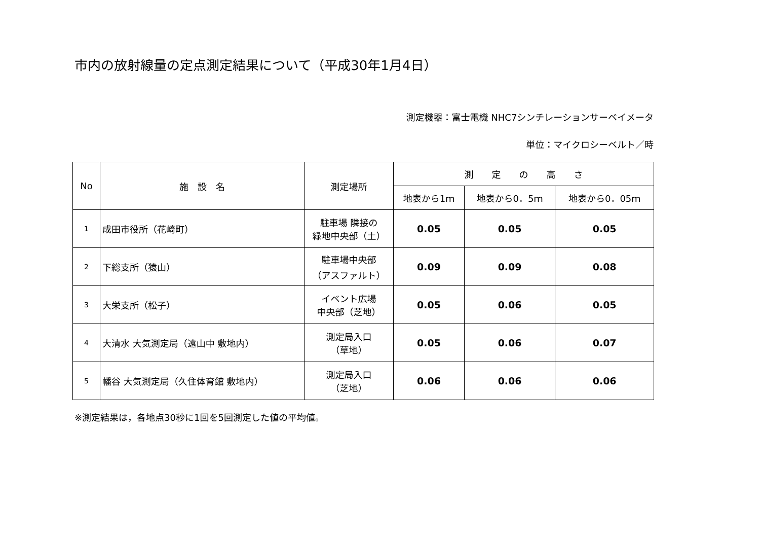市内の放射線量の定点測定結果について（平成30年1月4日）
測定機器：富士電機 NHC7シンチレーションサーベイメータ
単位：マイクロシーベルト／時
| No | 施 設 名 | 測定場所 | 測 定 の 高 さ | | |
| --- | --- | --- | --- | --- | --- |
| | | | 地表から1ｍ | 地表から0．5ｍ | 地表から0．05ｍ |
| 1 | 成田市役所（花崎町） | 駐車場 隣接の 緑地中央部（土） | 0.05 | 0.05 | 0.05 |
| 2 | 下総支所（猿山） | 駐車場中央部 （アスファルト） | 0.09 | 0.09 | 0.08 |
| 3 | 大栄支所（松子） | イベント広場 中央部（芝地） | 0.05 | 0.06 | 0.05 |
| 4 | 大清水 大気測定局（遠山中 敷地内） | 測定局入口 （草地） | 0.05 | 0.06 | 0.07 |
| 5 | 幡谷 大気測定局（久住体育館 敷地内） | 測定局入口 （芝地） | 0.06 | 0.06 | 0.06 |
※測定結果は，各地点30秒に1回を5回測定した値の平均値。